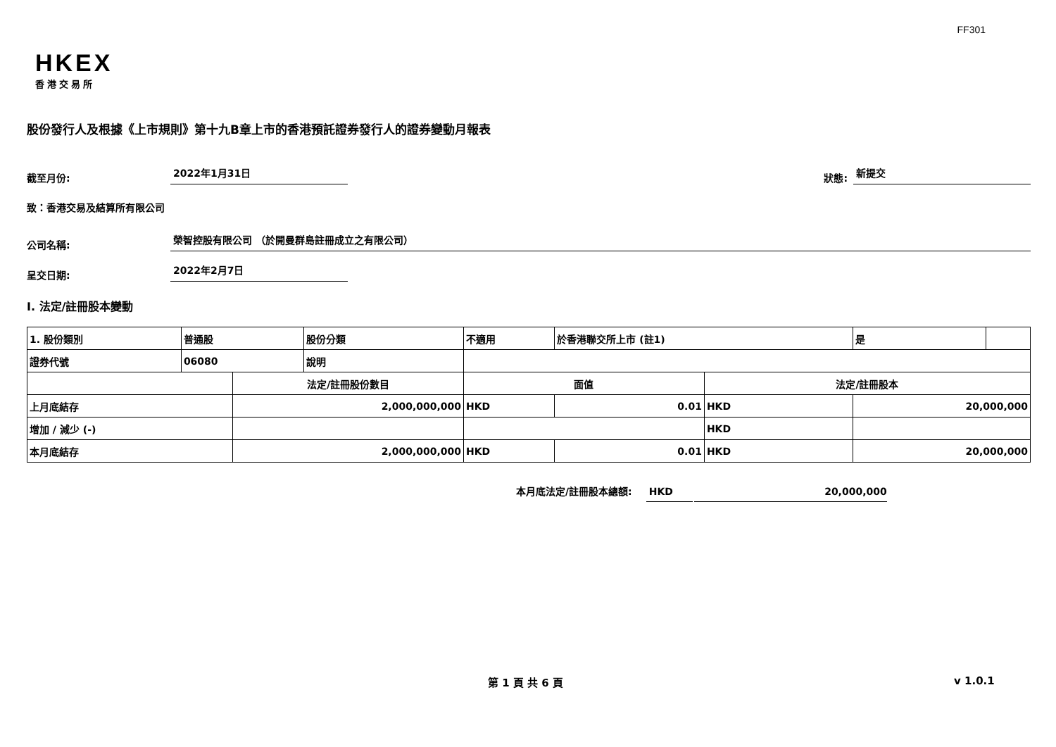FF301
HKEX
香港交易所
股份發行人及根據《上市規則》第十九B章上市的香港預託證券發行人的證券變動月報表
截至月份: 2022年1月31日 狀態: 新提交
致：香港交易及結算所有限公司
公司名稱: 榮智控股有限公司 （於開曼群島註冊成立之有限公司）
呈交日期: 2022年2月7日
I. 法定/註冊股本變動
| 1. 股份類別 | 普通股 | | 股份分類 | 不適用 | | 於香港聯交所上市 (註1) | | 是 | |
| 證券代號 | 06080 | | 說明 | | | | | | |
| | | 法定/註冊股份數目 | | | 面值 | | 法定/註冊股本 | | |
| 上月底結存 | | 2,000,000,000 | | | HKD | 0.01 | HKD | 20,000,000 | |
| 增加 / 減少 (-) | | | | | | | HKD | | |
| 本月底結存 | | 2,000,000,000 | | | HKD | 0.01 | HKD | 20,000,000 | |
本月底法定/註冊股本總額: HKD 20,000,000
第 1 頁 共 6 頁 v 1.0.1